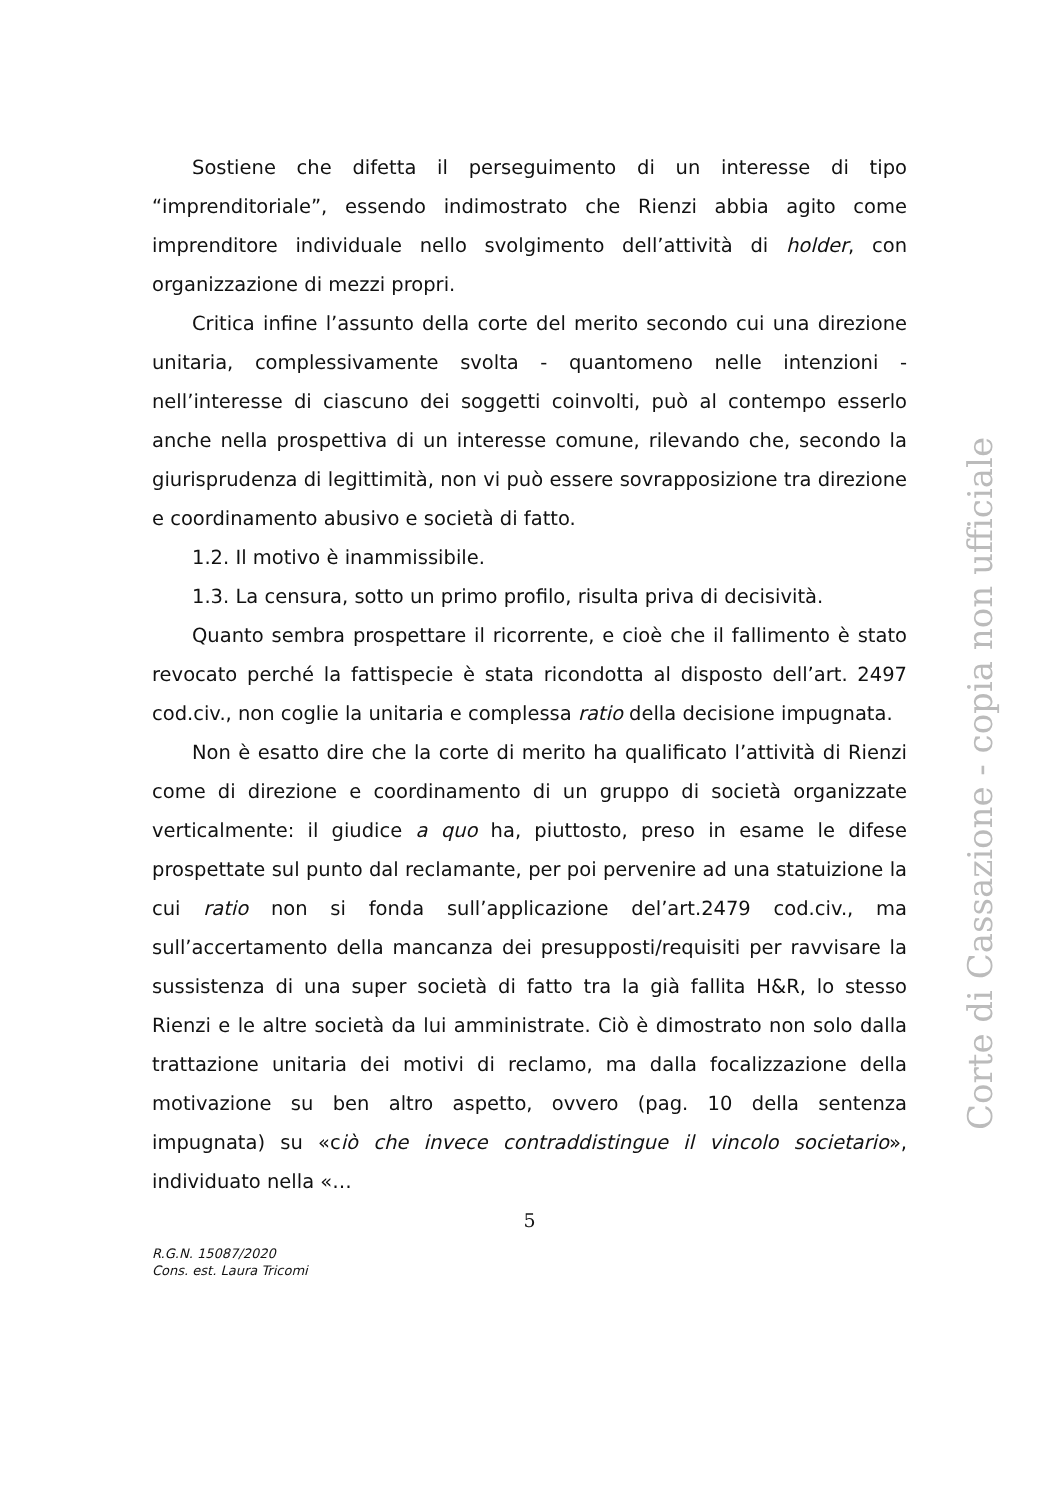Sostiene che difetta il perseguimento di un interesse di tipo “imprenditoriale”, essendo indimostrato che Rienzi abbia agito come imprenditore individuale nello svolgimento dell’attività di holder, con organizzazione di mezzi propri.
Critica infine l’assunto della corte del merito secondo cui una direzione unitaria, complessivamente svolta - quantomeno nelle intenzioni - nell’interesse di ciascuno dei soggetti coinvolti, può al contempo esserlo anche nella prospettiva di un interesse comune, rilevando che, secondo la giurisprudenza di legittimità, non vi può essere sovrapposizione tra direzione e coordinamento abusivo e società di fatto.
1.2. Il motivo è inammissibile.
1.3. La censura, sotto un primo profilo, risulta priva di decisività.
Quanto sembra prospettare il ricorrente, e cioè che il fallimento è stato revocato perché la fattispecie è stata ricondotta al disposto dell’art. 2497 cod.civ., non coglie la unitaria e complessa ratio della decisione impugnata.
Non è esatto dire che la corte di merito ha qualificato l’attività di Rienzi come di direzione e coordinamento di un gruppo di società organizzate verticalmente: il giudice a quo ha, piuttosto, preso in esame le difese prospettate sul punto dal reclamante, per poi pervenire ad una statuizione la cui ratio non si fonda sull’applicazione del’art.2479 cod.civ., ma sull’accertamento della mancanza dei presupposti/requisiti per ravvisare la sussistenza di una super società di fatto tra la già fallita H&R, lo stesso Rienzi e le altre società da lui amministrate. Ciò è dimostrato non solo dalla trattazione unitaria dei motivi di reclamo, ma dalla focalizzazione della motivazione su ben altro aspetto, ovvero (pag. 10 della sentenza impugnata) su «ciò che invece contraddistingue il vincolo societario», individuato nella «…
5
R.G.N. 15087/2020
Cons. est. Laura Tricomi
Corte di Cassazione - copia non ufficiale